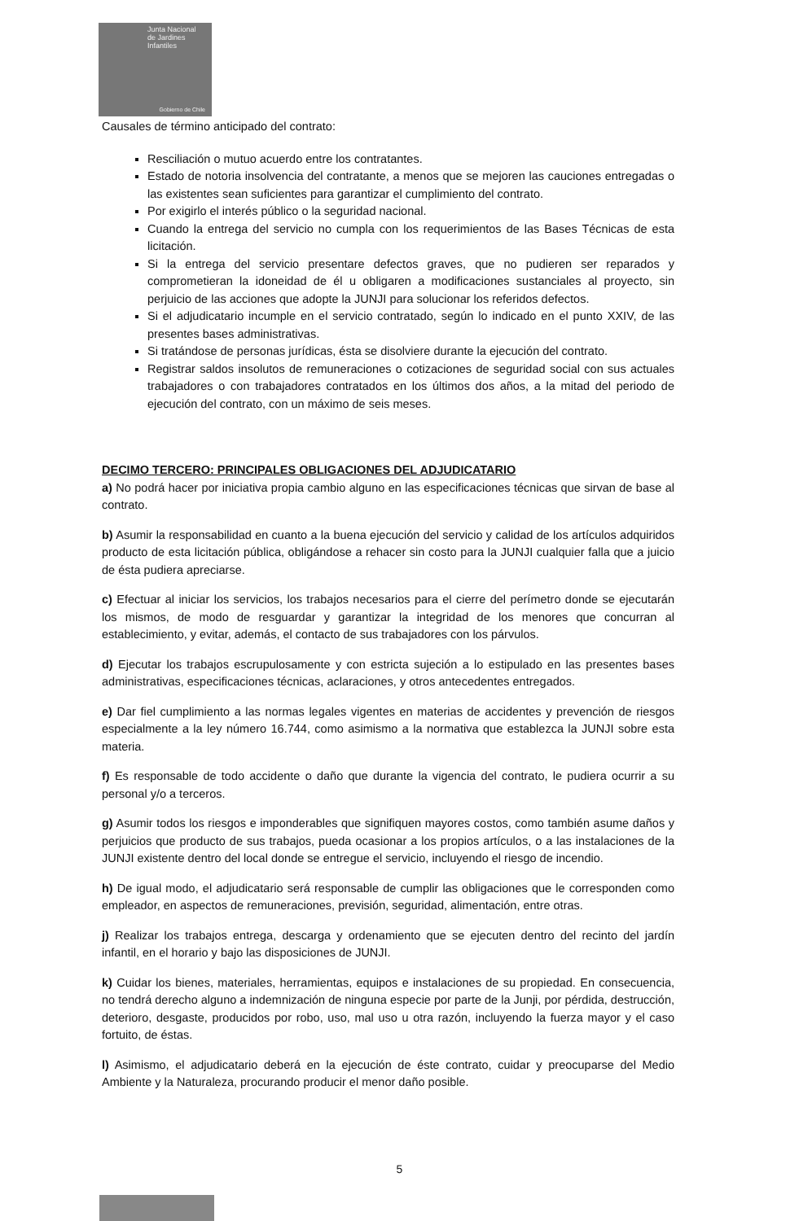Junta Nacional
de Jardines
Infantiles
Gobierno de Chile
Causales de término anticipado del contrato:
Resciliación o mutuo acuerdo entre los contratantes.
Estado de notoria insolvencia del contratante, a menos que se mejoren las cauciones entregadas o las existentes sean suficientes para garantizar el cumplimiento del contrato.
Por exigirlo el interés público o la seguridad nacional.
Cuando la entrega del servicio no cumpla con los requerimientos de las Bases Técnicas de esta licitación.
Si la entrega del servicio presentare defectos graves, que no pudieren ser reparados y comprometieran la idoneidad de él u obligaren a modificaciones sustanciales al proyecto, sin perjuicio de las acciones que adopte la JUNJI para solucionar los referidos defectos.
Si el adjudicatario incumple en el servicio contratado, según lo indicado en el punto XXIV, de las presentes bases administrativas.
Si tratándose de personas jurídicas, ésta se disolviere durante la ejecución del contrato.
Registrar saldos insolutos de remuneraciones o cotizaciones de seguridad social con sus actuales trabajadores o con trabajadores contratados en los últimos dos años, a la mitad del periodo de ejecución del contrato, con un máximo de seis meses.
DECIMO TERCERO: PRINCIPALES OBLIGACIONES DEL ADJUDICATARIO
a) No podrá hacer por iniciativa propia cambio alguno en las especificaciones técnicas que sirvan de base al contrato.
b) Asumir la responsabilidad en cuanto a la buena ejecución del servicio y calidad de los artículos adquiridos producto de esta licitación pública, obligándose a rehacer sin costo para la JUNJI cualquier falla que a juicio de ésta pudiera apreciarse.
c) Efectuar al iniciar los servicios, los trabajos necesarios para el cierre del perímetro donde se ejecutarán los mismos, de modo de resguardar y garantizar la integridad de los menores que concurran al establecimiento, y evitar, además, el contacto de sus trabajadores con los párvulos.
d) Ejecutar los trabajos escrupulosamente y con estricta sujeción a lo estipulado en las presentes bases administrativas, especificaciones técnicas, aclaraciones, y otros antecedentes entregados.
e) Dar fiel cumplimiento a las normas legales vigentes en materias de accidentes y prevención de riesgos especialmente a la ley número 16.744, como asimismo a la normativa que establezca la JUNJI sobre esta materia.
f) Es responsable de todo accidente o daño que durante la vigencia del contrato, le pudiera ocurrir a su personal y/o a terceros.
g) Asumir todos los riesgos e imponderables que signifiquen mayores costos, como también asume daños y perjuicios que producto de sus trabajos, pueda ocasionar a los propios artículos, o a las instalaciones de la JUNJI existente dentro del local donde se entregue el servicio, incluyendo el riesgo de incendio.
h) De igual modo, el adjudicatario será responsable de cumplir las obligaciones que le corresponden como empleador, en aspectos de remuneraciones, previsión, seguridad, alimentación, entre otras.
j) Realizar los trabajos entrega, descarga y ordenamiento que se ejecuten dentro del recinto del jardín infantil, en el horario y bajo las disposiciones de JUNJI.
k) Cuidar los bienes, materiales, herramientas, equipos e instalaciones de su propiedad. En consecuencia, no tendrá derecho alguno a indemnización de ninguna especie por parte de la Junji, por pérdida, destrucción, deterioro, desgaste, producidos por robo, uso, mal uso u otra razón, incluyendo la fuerza mayor y el caso fortuito, de éstas.
l) Asimismo, el adjudicatario deberá en la ejecución de éste contrato, cuidar y preocuparse del Medio Ambiente y la Naturaleza, procurando producir el menor daño posible.
5